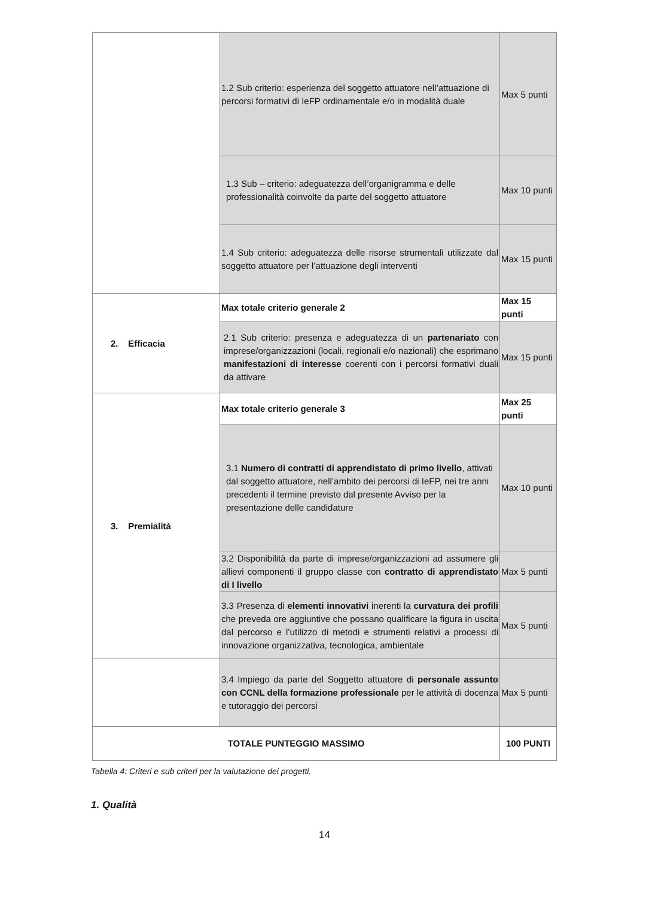| | 1.2 Sub criterio: esperienza del soggetto attuatore nell’attuazione di percorsi formativi di IeFP ordinamentale e/o in modalità duale | Max 5 punti |
| | 1.3 Sub – criterio: adeguatezza dell’organigramma e delle professionalità coinvolte da parte del soggetto attuatore | Max 10 punti |
| | 1.4 Sub criterio: adeguatezza delle risorse strumentali utilizzate dal soggetto attuatore per l’attuazione degli interventi | Max 15 punti |
| 2. Efficacia | Max totale criterio generale 2 | Max 15 punti |
| | 2.1 Sub criterio: presenza e adeguatezza di un partenariato con imprese/organizzazioni (locali, regionali e/o nazionali) che esprimano manifestazioni di interesse coerenti con i percorsi formativi duali da attivare | Max 15 punti |
| 3. Premialità | Max totale criterio generale 3 | Max 25 punti |
| | 3.1 Numero di contratti di apprendistato di primo livello , attivati dal soggetto attuatore, nell’ambito dei percorsi di IeFP, nei tre anni precedenti il termine previsto dal presente Avviso per la presentazione delle candidature | Max 10 punti |
| | 3.2 Disponibilità da parte di imprese/organizzazioni ad assumere gli allievi componenti il gruppo classe con contratto di apprendistato di I livello | Max 5 punti |
| | 3.3 Presenza di elementi innovativi inerenti la curvatura dei profili che preveda ore aggiuntive che possano qualificare la figura in uscita dal percorso e l’utilizzo di metodi e strumenti relativi a processi di innovazione organizzativa, tecnologica, ambientale | Max 5 punti |
| | 3.4 Impiego da parte del Soggetto attuatore di personale assunto con CCNL della formazione professionale per le attività di docenza e tutoraggio dei percorsi | Max 5 punti |
| TOTALE PUNTEGGIO MASSIMO | | 100 PUNTI |
Tabella 4: Criteri e sub criteri per la valutazione dei progetti.
1. Qualità
14